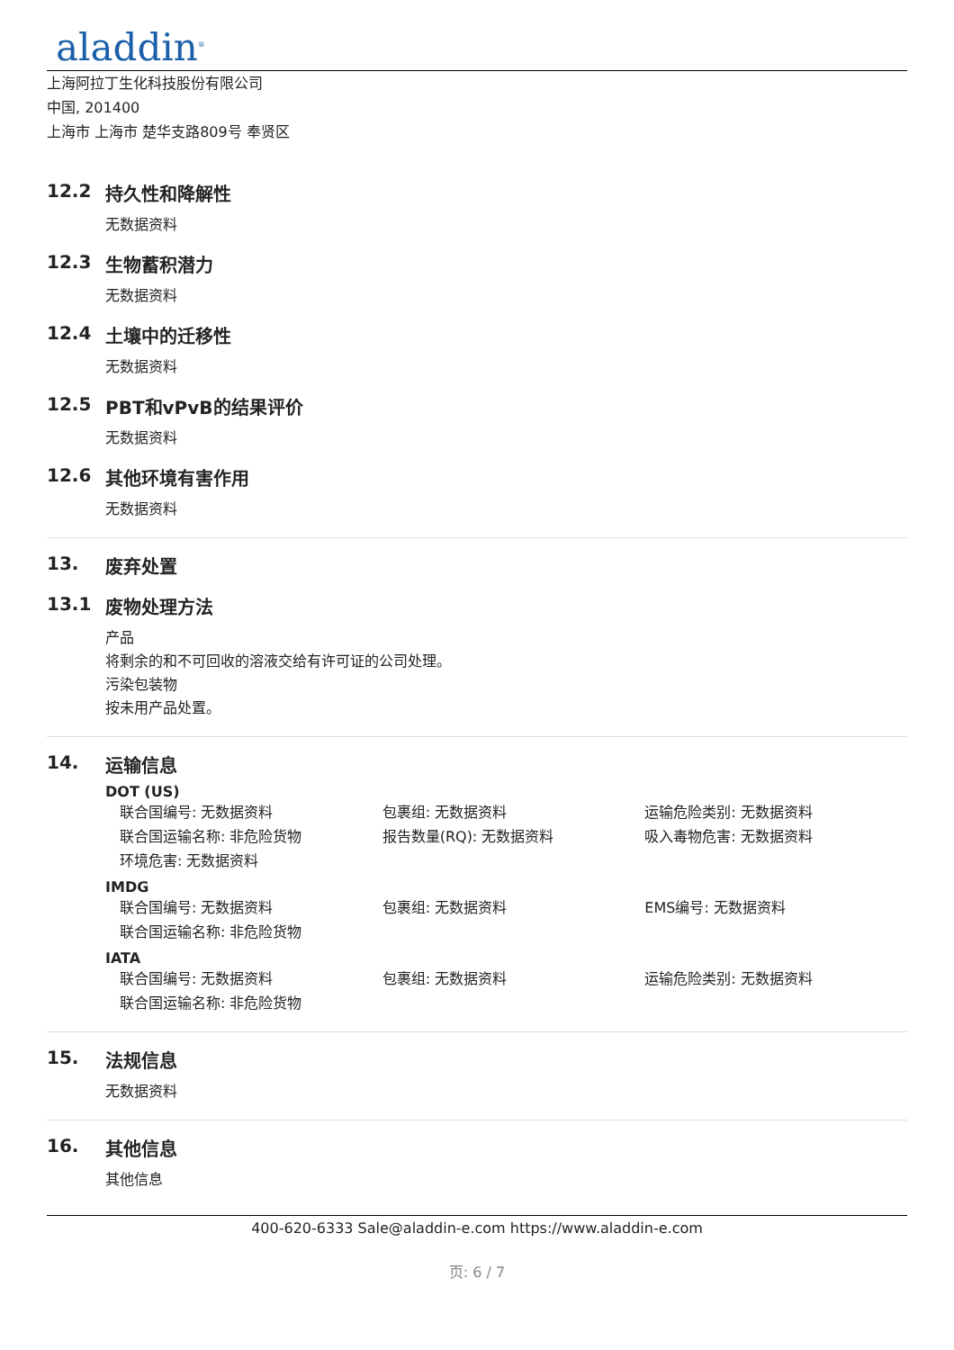aladdin<sup>®</sup>
上海阿拉丁生化科技股份有限公司
中国, 201400
上海市 上海市 楚华支路809号 奉贤区
12.2 持久性和降解性
无数据资料
12.3 生物蓄积潜力
无数据资料
12.4 土壤中的迁移性
无数据资料
12.5 PBT和vPvB的结果评价
无数据资料
12.6 其他环境有害作用
无数据资料
13. 废弃处置
13.1 废物处理方法
产品
将剩余的和不可回收的溶液交给有许可证的公司处理。
污染包装物
按未用产品处置。
14. 运输信息
DOT (US)
联合国编号: 无数据资料 包裹组: 无数据资料 运输危险类别: 无数据资料
联合国运输名称: 非危险货物 报告数量(RQ): 无数据资料 吸入毒物危害: 无数据资料
环境危害: 无数据资料
IMDG
联合国编号: 无数据资料 包裹组: 无数据资料 EMS编号: 无数据资料
联合国运输名称: 非危险货物
IATA
联合国编号: 无数据资料 包裹组: 无数据资料 运输危险类别: 无数据资料
联合国运输名称: 非危险货物
15. 法规信息
无数据资料
16. 其他信息
其他信息
400-620-6333 Sale@aladdin-e.com https://www.aladdin-e.com
页: 6 / 7